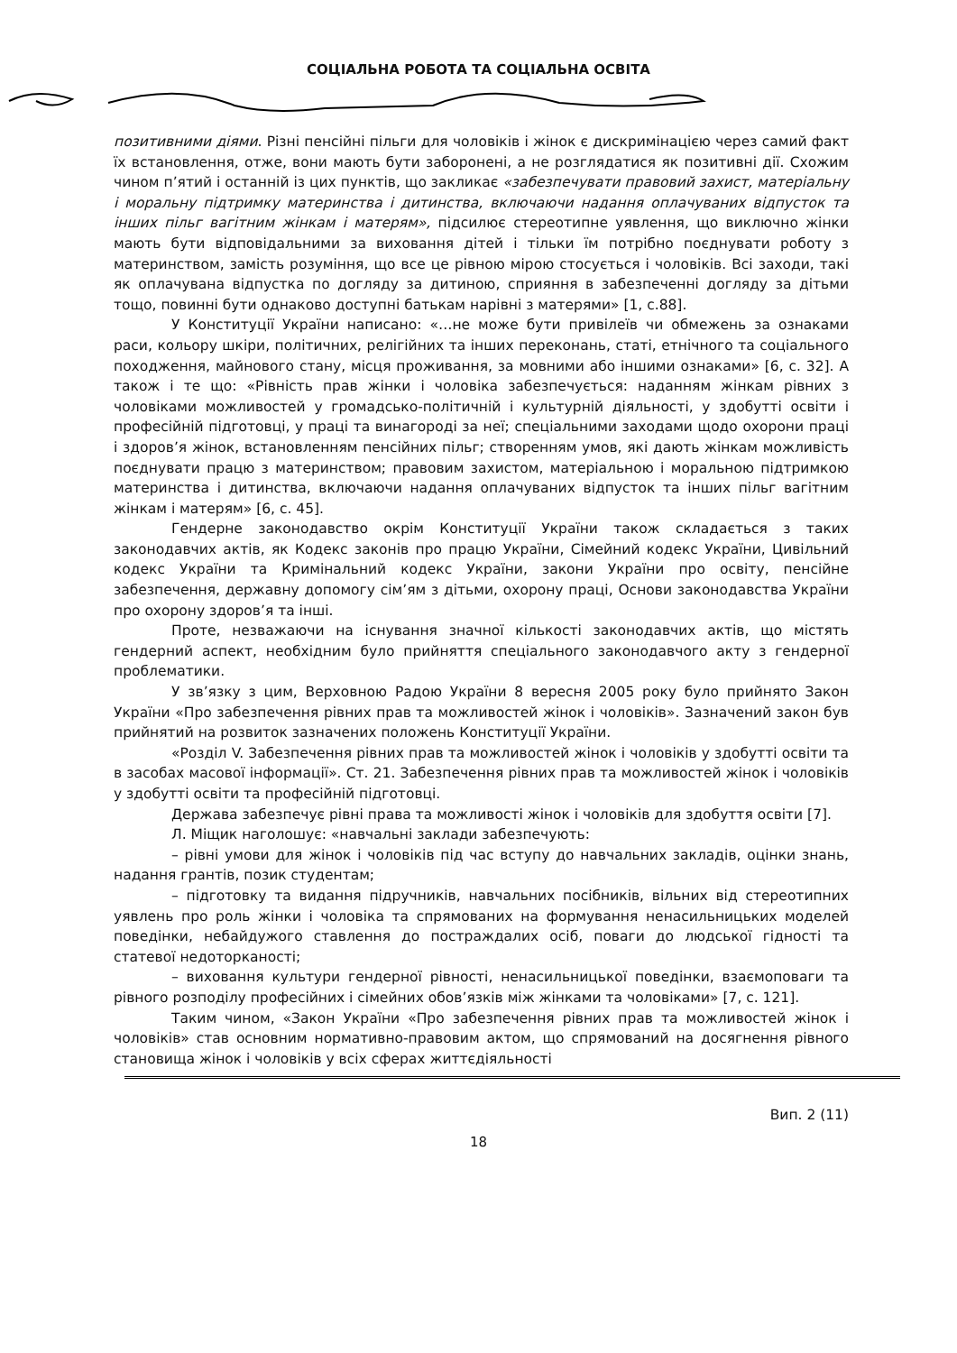СОЦІАЛЬНА РОБОТА ТА СОЦІАЛЬНА ОСВІТА
позитивними діями. Різні пенсійні пільги для чоловіків і жінок є дискримінацією через самий факт їх встановлення, отже, вони мають бути заборонені, а не розглядатися як позитивні дії. Схожим чином п’ятий і останній із цих пунктів, що закликає «забезпечувати правовий захист, матеріальну і моральну підтримку материнства і дитинства, включаючи надання оплачуваних відпусток та інших пільг вагітним жінкам і матерям», підсилює стереотипне уявлення, що виключно жінки мають бути відповідальними за виховання дітей і тільки їм потрібно поєднувати роботу з материнством, замість розуміння, що все це рівною мірою стосується і чоловіків. Всі заходи, такі як оплачувана відпустка по догляду за дитиною, сприяння в забезпеченні догляду за дітьми тощо, повинні бути однаково доступні батькам нарівні з матерями» [1, с.88].
У Конституції України написано: «…не може бути привілеїв чи обмежень за ознаками раси, кольору шкіри, політичних, релігійних та інших переконань, статі, етнічного та соціального походження, майнового стану, місця проживання, за мовними або іншими ознаками» [6, с. 32]. А також і те що: «Рівність прав жінки і чоловіка забезпечується: наданням жінкам рівних з чоловіками можливостей у громадсько-політичній і культурній діяльності, у здобутті освіти і професійній підготовці, у праці та винагороді за неї; спеціальними заходами щодо охорони праці і здоров’я жінок, встановленням пенсійних пільг; створенням умов, які дають жінкам можливість поєднувати працю з материнством; правовим захистом, матеріальною і моральною підтримкою материнства і дитинства, включаючи надання оплачуваних відпусток та інших пільг вагітним жінкам і матерям» [6, с. 45].
Гендерне законодавство окрім Конституції України також складається з таких законодавчих актів, як Кодекс законів про працю України, Сімейний кодекс України, Цивільний кодекс України та Кримінальний кодекс України, закони України про освіту, пенсійне забезпечення, державну допомогу сім’ям з дітьми, охорону праці, Основи законодавства України про охорону здоров’я та інші.
Проте, незважаючи на існування значної кількості законодавчих актів, що містять гендерний аспект, необхідним було прийняття спеціального законодавчого акту з гендерної проблематики.
У зв’язку з цим, Верховною Радою України 8 вересня 2005 року було прийнято Закон України «Про забезпечення рівних прав та можливостей жінок і чоловіків». Зазначений закон був прийнятий на розвиток зазначених положень Конституції України.
«Розділ V. Забезпечення рівних прав та можливостей жінок і чоловіків у здобутті освіти та в засобах масової інформації». Ст. 21. Забезпечення рівних прав та можливостей жінок і чоловіків у здобутті освіти та професійній підготовці.
Держава забезпечує рівні права та можливості жінок і чоловіків для здобуття освіти [7].
Л. Міщик наголошує: «навчальні заклади забезпечують:
– рівні умови для жінок і чоловіків під час вступу до навчальних закладів, оцінки знань, надання грантів, позик студентам;
– підготовку та видання підручників, навчальних посібників, вільних від стереотипних уявлень про роль жінки і чоловіка та спрямованих на формування ненасильницьких моделей поведінки, небайдужого ставлення до постраждалих осіб, поваги до людської гідності та статевої недоторканості;
– виховання культури гендерної рівності, ненасильницької поведінки, взаємоповаги та рівного розподілу професійних і сімейних обов’язків між жінками та чоловіками» [7, с. 121].
Таким чином, «Закон України «Про забезпечення рівних прав та можливостей жінок і чоловіків» став основним нормативно-правовим актом, що спрямований на досягнення рівного становища жінок і чоловіків у всіх сферах життєдіяльності
Вип. 2 (11)
18